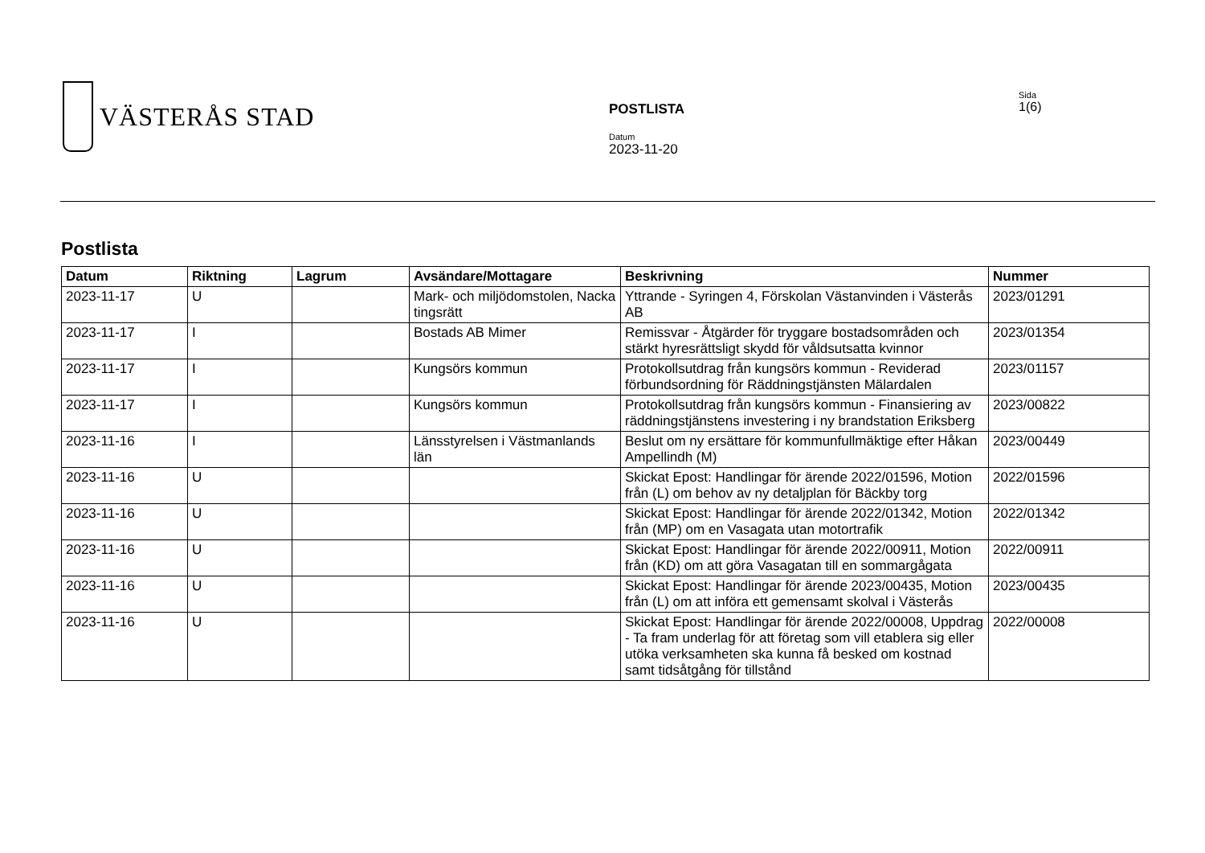VÄSTERÅS STAD
POSTLISTA
Datum
2023-11-20
Sida
1(6)
Postlista
| Datum | Riktning | Lagrum | Avsändare/Mottagare | Beskrivning | Nummer |
| --- | --- | --- | --- | --- | --- |
| 2023-11-17 | U | | Mark- och miljödomstolen, Nacka tingsrätt | Yttrande - Syringen 4, Förskolan Västanvinden i Västerås AB | 2023/01291 |
| 2023-11-17 | I | | Bostads AB Mimer | Remissvar - Åtgärder för tryggare bostadsområden och stärkt hyresrättsligt skydd för våldsutsatta kvinnor | 2023/01354 |
| 2023-11-17 | I | | Kungsörs kommun | Protokollsutdrag från kungsörs kommun - Reviderad förbundsordning för Räddningstjänsten Mälardalen | 2023/01157 |
| 2023-11-17 | I | | Kungsörs kommun | Protokollsutdrag från kungsörs kommun - Finansiering av räddningstjänstens investering i ny brandstation Eriksberg | 2023/00822 |
| 2023-11-16 | I | | Länsstyrelsen i Västmanlands län | Beslut om ny ersättare för kommunfullmäktige efter Håkan Ampellindh (M) | 2023/00449 |
| 2023-11-16 | U | | | Skickat Epost: Handlingar för ärende 2022/01596, Motion från (L) om behov av ny detaljplan för Bäckby torg | 2022/01596 |
| 2023-11-16 | U | | | Skickat Epost: Handlingar för ärende 2022/01342, Motion från (MP) om en Vasagata utan motortrafik | 2022/01342 |
| 2023-11-16 | U | | | Skickat Epost: Handlingar för ärende 2022/00911, Motion från (KD) om att göra Vasagatan till en sommargågata | 2022/00911 |
| 2023-11-16 | U | | | Skickat Epost: Handlingar för ärende 2023/00435, Motion från (L) om att införa ett gemensamt skolval i Västerås | 2023/00435 |
| 2023-11-16 | U | | | Skickat Epost: Handlingar för ärende 2022/00008, Uppdrag - Ta fram underlag för att företag som vill etablera sig eller utöka verksamheten ska kunna få besked om kostnad samt tidsåtgång för tillstånd | 2022/00008 |